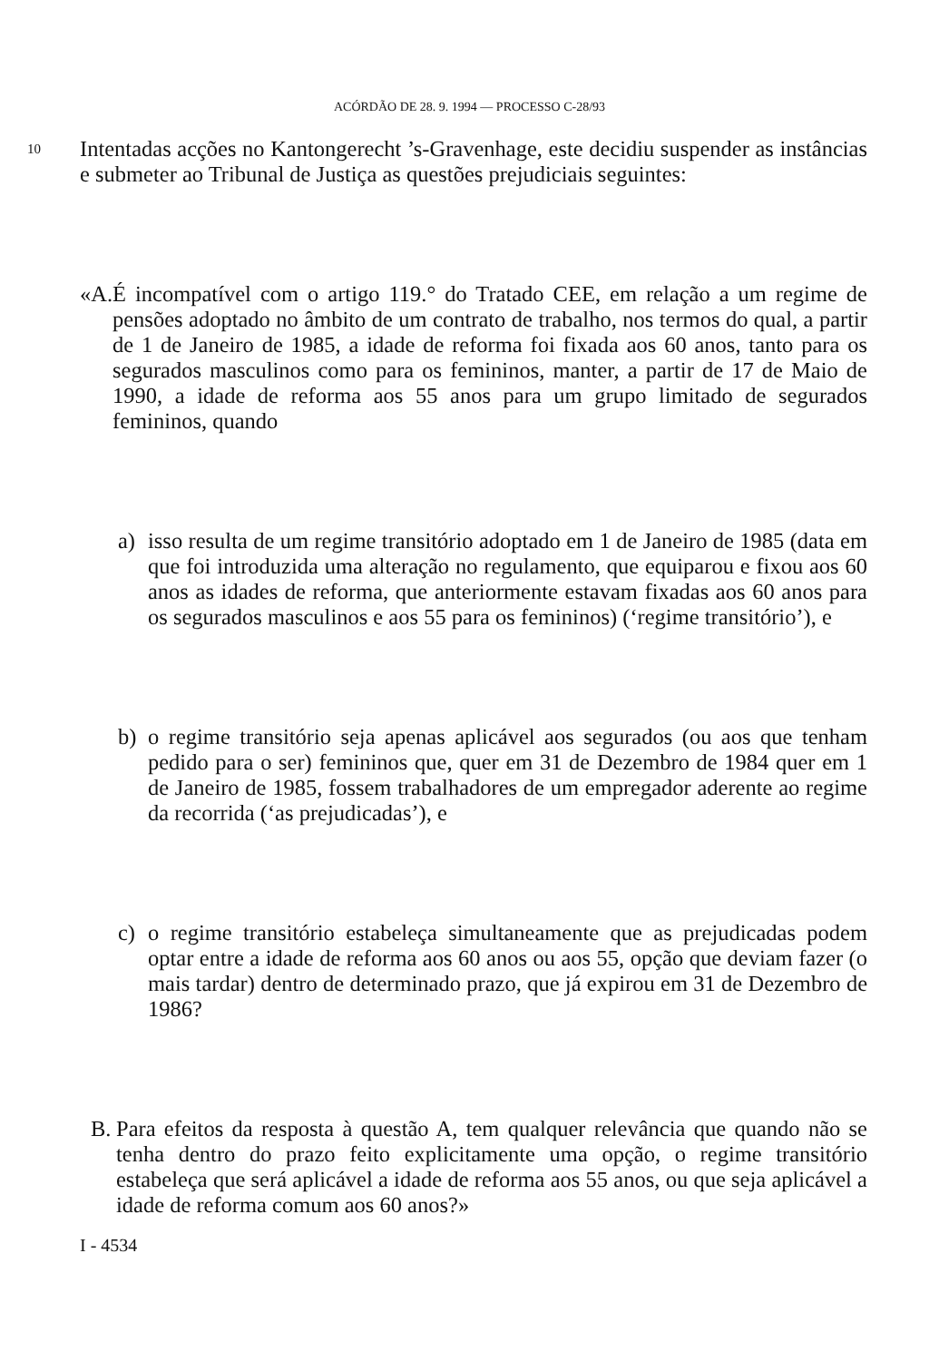ACÓRDÃO DE 28. 9. 1994 — PROCESSO C-28/93
10 Intentadas acções no Kantongerecht ’s-Gravenhage, este decidiu suspender as instâncias e submeter ao Tribunal de Justiça as questões prejudiciais seguintes:
«A. É incompatível com o artigo 119.° do Tratado CEE, em relação a um regime de pensões adoptado no âmbito de um contrato de trabalho, nos termos do qual, a partir de 1 de Janeiro de 1985, a idade de reforma foi fixada aos 60 anos, tanto para os segurados masculinos como para os femininos, manter, a partir de 17 de Maio de 1990, a idade de reforma aos 55 anos para um grupo limitado de segurados femininos, quando
a) isso resulta de um regime transitório adoptado em 1 de Janeiro de 1985 (data em que foi introduzida uma alteração no regulamento, que equiparou e fixou aos 60 anos as idades de reforma, que anteriormente estavam fixadas aos 60 anos para os segurados masculinos e aos 55 para os femininos) (‘regime transitório’), e
b) o regime transitório seja apenas aplicável aos segurados (ou aos que tenham pedido para o ser) femininos que, quer em 31 de Dezembro de 1984 quer em 1 de Janeiro de 1985, fossem trabalhadores de um empregador aderente ao regime da recorrida (‘as prejudicadas’), e
c) o regime transitório estabeleça simultaneamente que as prejudicadas podem optar entre a idade de reforma aos 60 anos ou aos 55, opção que deviam fazer (o mais tardar) dentro de determinado prazo, que já expirou em 31 de Dezembro de 1986?
B. Para efeitos da resposta à questão A, tem qualquer relevância que quando não se tenha dentro do prazo feito explicitamente uma opção, o regime transitório estabeleça que será aplicável a idade de reforma aos 55 anos, ou que seja aplicável a idade de reforma comum aos 60 anos?»
I - 4534